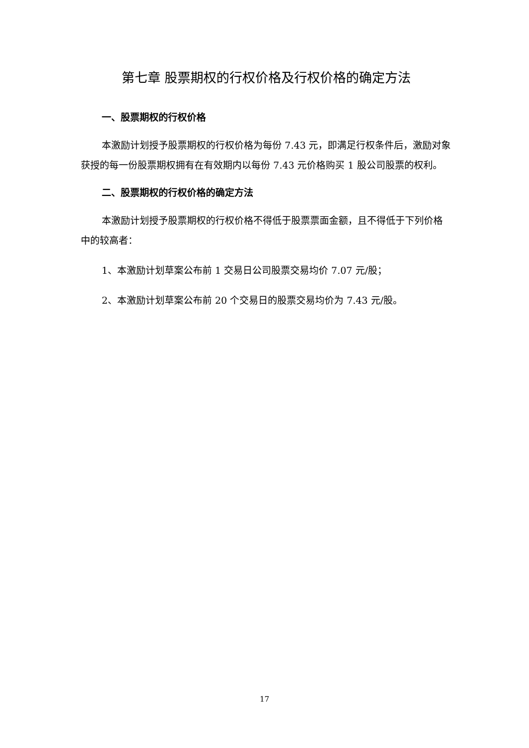第七章 股票期权的行权价格及行权价格的确定方法
一、股票期权的行权价格
本激励计划授予股票期权的行权价格为每份 7.43 元，即满足行权条件后，激励对象获授的每一份股票期权拥有在有效期内以每份 7.43 元价格购买 1 股公司股票的权利。
二、股票期权的行权价格的确定方法
本激励计划授予股票期权的行权价格不得低于股票票面金额，且不得低于下列价格中的较高者：
1、本激励计划草案公布前 1 交易日公司股票交易均价 7.07 元/股；
2、本激励计划草案公布前 20 个交易日的股票交易均价为 7.43 元/股。
17